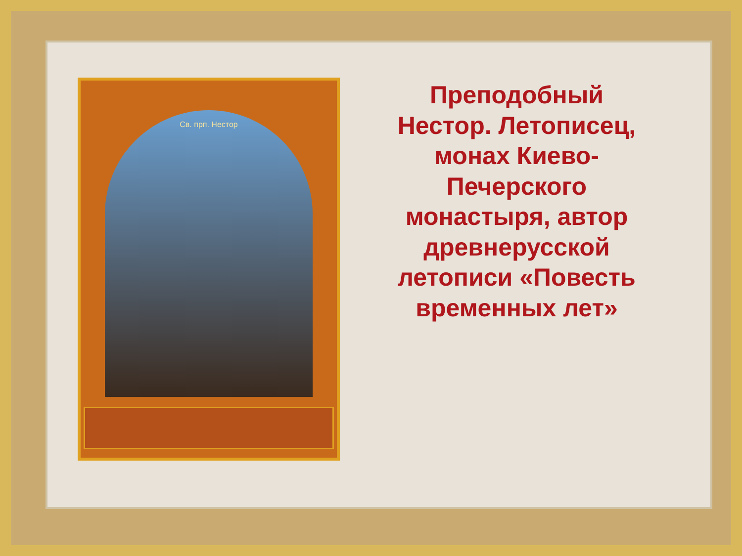Св. прп. Нестор
Преподобный
Нестор. Летописец,
монах Киево-
Печерского
монастыря, автор
древнерусской
летописи «Повесть
временных лет»